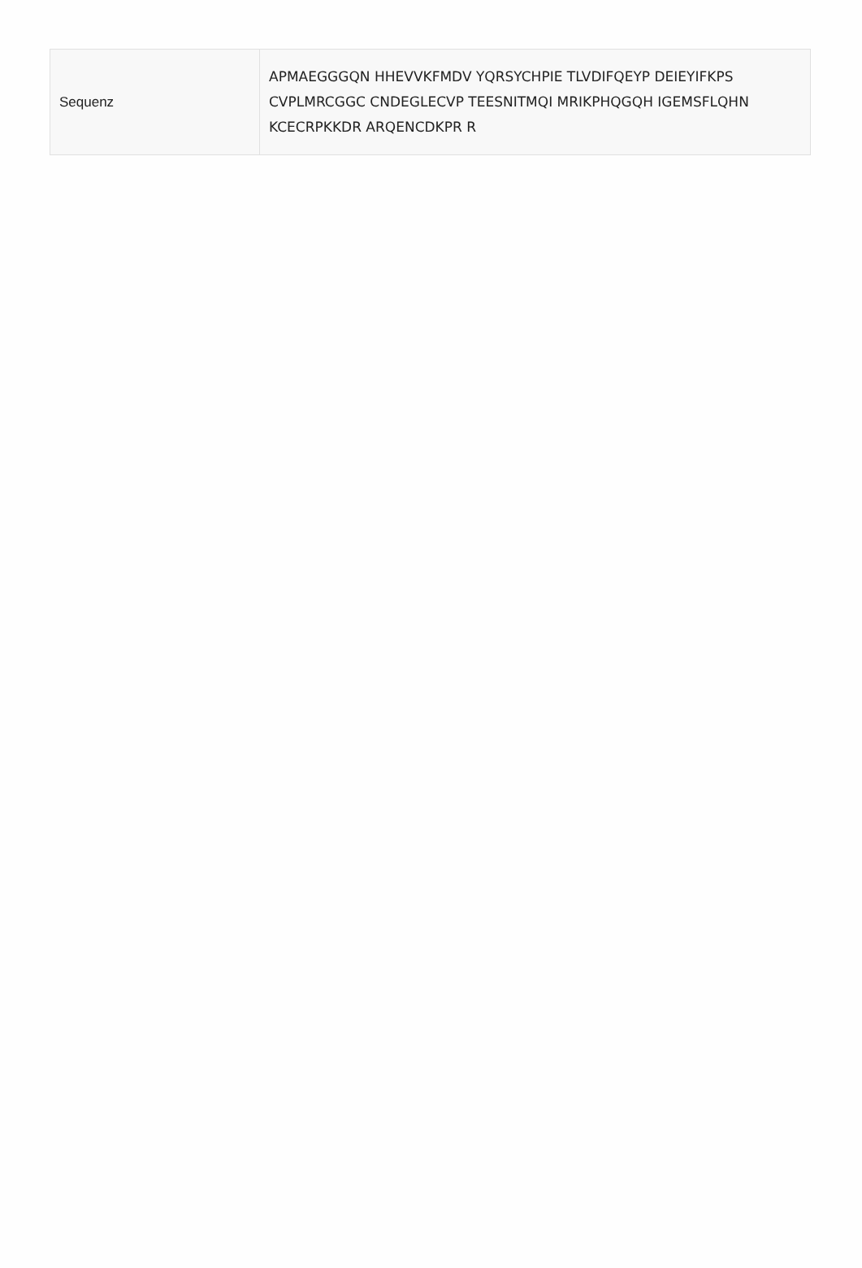| Sequenz | APMAEGGGQN HHEVVKFMDV YQRSYCHPIE TLVDIFQEYP DEIEYIFKPS CVPLMRCGGC CNDEGLECVP TEESNITMQI MRIKPHQGQH IGEMSFLQHN KCECRPKKDR ARQENCDKPR R |